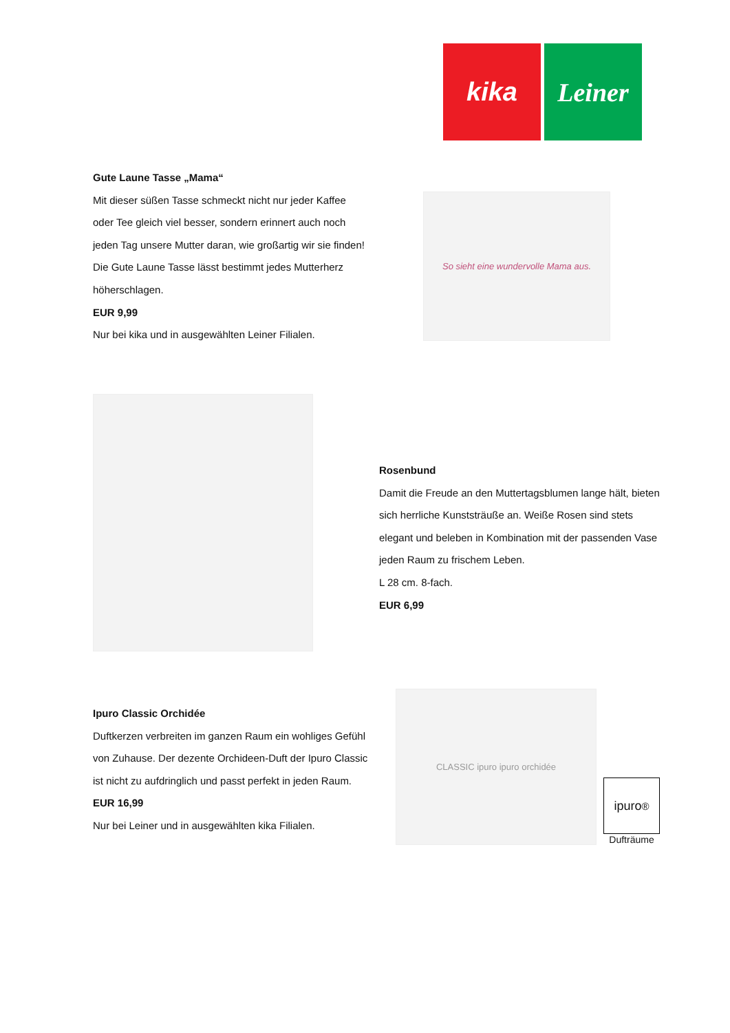kika Leiner
Gute Laune Tasse „Mama“
Mit dieser süßen Tasse schmeckt nicht nur jeder Kaffee oder Tee gleich viel besser, sondern erinnert auch noch jeden Tag unsere Mutter daran, wie großartig wir sie finden! Die Gute Laune Tasse lässt bestimmt jedes Mutterherz höherschlagen.
EUR 9,99
Nur bei kika und in ausgewählten Leiner Filialen.
So sieht eine wundervolle Mama aus.
Rosenbund
Damit die Freude an den Muttertagsblumen lange hält, bieten sich herrliche Kunststräuße an. Weiße Rosen sind stets elegant und beleben in Kombination mit der passenden Vase jeden Raum zu frischem Leben.
L 28 cm. 8-fach.
EUR 6,99
Ipuro Classic Orchidée
Duftkerzen verbreiten im ganzen Raum ein wohliges Gefühl von Zuhause. Der dezente Orchideen-Duft der Ipuro Classic ist nicht zu aufdringlich und passt perfekt in jeden Raum.
EUR 16,99
Nur bei Leiner und in ausgewählten kika Filialen.
CLASSIC ipuro ipuro orchidée
ipuro<sup>®</sup>
Dufträume